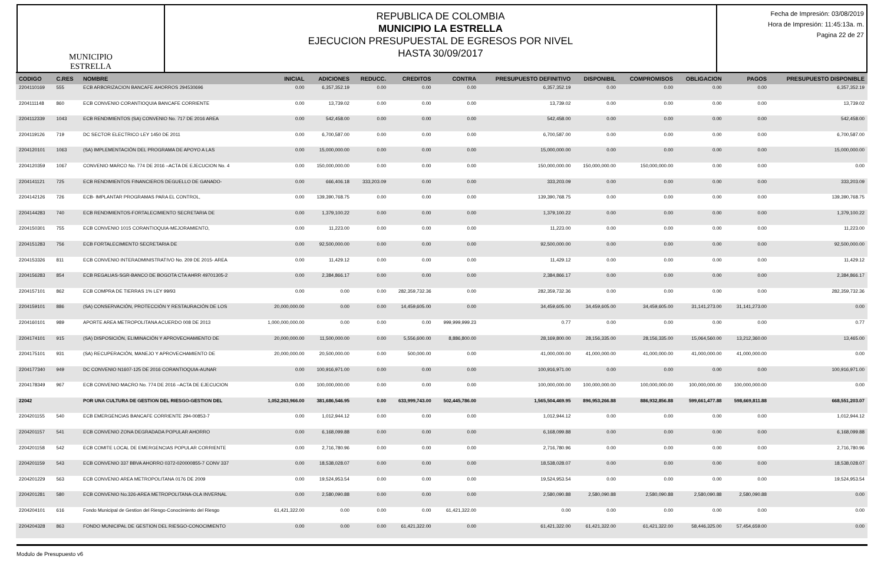MUNICIPIO
ESTRELLA
REPUBLICA DE COLOMBIA
MUNICIPIO LA ESTRELLA
EJECUCION PRESUPUESTAL DE EGRESOS POR NIVEL
HASTA 30/09/2017
Fecha de Impresión: 03/08/2019
Hora de Impresión: 11:45:13a. m.
Pagina 22 de 27
| CODIGO | C.RES | NOMBRE | INICIAL | ADICIONES | REDUCC. | CREDITOS | CONTRA | PRESUPUESTO DEFINITIVO | DISPONIBIL | COMPROMISOS | OBLIGACION | PAGOS | PRESUPUESTO DISPONIBLE |
| --- | --- | --- | --- | --- | --- | --- | --- | --- | --- | --- | --- | --- | --- |
| 2204110169 | 555 | ECB ARBORIZACION BANCAFE AHORROS 294530696 | 0.00 | 6,357,352.19 | 0.00 | 0.00 | 0.00 | 6,357,352.19 | 0.00 | 0.00 | 0.00 | 0.00 | 6,357,352.19 |
| 2204111148 | 860 | ECB CONVENIO CORANTIOQUIA BANCAFE CORRIENTE | 0.00 | 13,739.02 | 0.00 | 0.00 | 0.00 | 13,739.02 | 0.00 | 0.00 | 0.00 | 0.00 | 13,739.02 |
| 2204112339 | 1043 | ECB RENDIMIENTOS (SA) CONVENIO No. 717 DE 2016 AREA | 0.00 | 542,458.00 | 0.00 | 0.00 | 0.00 | 542,458.00 | 0.00 | 0.00 | 0.00 | 0.00 | 542,458.00 |
| 2204119126 | 719 | DC SECTOR ELECTRICO LEY 1450 DE 2011 | 0.00 | 6,700,587.00 | 0.00 | 0.00 | 0.00 | 6,700,587.00 | 0.00 | 0.00 | 0.00 | 0.00 | 6,700,587.00 |
| 2204120101 | 1063 | (SA) IMPLEMENTACIÓN DEL PROGRAMA DE APOYO A LAS | 0.00 | 15,000,000.00 | 0.00 | 0.00 | 0.00 | 15,000,000.00 | 0.00 | 0.00 | 0.00 | 0.00 | 15,000,000.00 |
| 2204120359 | 1067 | CONVENIO MARCO No. 774 DE 2016 –ACTA DE EJECUCION No. 4 | 0.00 | 150,000,000.00 | 0.00 | 0.00 | 0.00 | 150,000,000.00 | 150,000,000.00 | 150,000,000.00 | 0.00 | 0.00 | 0.00 |
| 2204141121 | 725 | ECB RENDIMIENTOS FINANCIEROS DEGUELLO DE GANADO- | 0.00 | 666,406.18 | 333,203.09 | 0.00 | 0.00 | 333,203.09 | 0.00 | 0.00 | 0.00 | 0.00 | 333,203.09 |
| 2204142126 | 726 | ECB- IMPLANTAR PROGRAMAS PARA EL CONTROL, | 0.00 | 139,390,768.75 | 0.00 | 0.00 | 0.00 | 139,390,768.75 | 0.00 | 0.00 | 0.00 | 0.00 | 139,390,768.75 |
| 2204144283 | 740 | ECB RENDIMIENTOS-FORTALECIMIENTO SECRETARIA DE | 0.00 | 1,379,100.22 | 0.00 | 0.00 | 0.00 | 1,379,100.22 | 0.00 | 0.00 | 0.00 | 0.00 | 1,379,100.22 |
| 2204150301 | 755 | ECB CONVENIO 1015 CORANTIOQUIA-MEJORAMIENTO, | 0.00 | 11,223.00 | 0.00 | 0.00 | 0.00 | 11,223.00 | 0.00 | 0.00 | 0.00 | 0.00 | 11,223.00 |
| 2204151283 | 756 | ECB FORTALECIMIENTO SECRETARIA DE | 0.00 | 92,500,000.00 | 0.00 | 0.00 | 0.00 | 92,500,000.00 | 0.00 | 0.00 | 0.00 | 0.00 | 92,500,000.00 |
| 2204153326 | 811 | ECB CONVENIO INTERADMINISTRATIVO No. 209 DE 2015- AREA | 0.00 | 11,429.12 | 0.00 | 0.00 | 0.00 | 11,429.12 | 0.00 | 0.00 | 0.00 | 0.00 | 11,429.12 |
| 2204156283 | 854 | ECB REGALIAS-SGR-BANCO DE BOGOTA CTA AHRR 49701305-2 | 0.00 | 2,384,866.17 | 0.00 | 0.00 | 0.00 | 2,384,866.17 | 0.00 | 0.00 | 0.00 | 0.00 | 2,384,866.17 |
| 2204157101 | 862 | ECB COMPRA DE TIERRAS 1% LEY 99/93 | 0.00 | 0.00 | 0.00 | 282,359,732.36 | 0.00 | 282,359,732.36 | 0.00 | 0.00 | 0.00 | 0.00 | 282,359,732.36 |
| 2204159101 | 886 | (SA) CONSERVACIÓN, PROTECCIÓN Y RESTAURACIÓN DE LOS | 20,000,000.00 | 0.00 | 0.00 | 14,459,605.00 | 0.00 | 34,459,605.00 | 34,459,605.00 | 34,459,605.00 | 31,141,273.00 | 31,141,273.00 | 0.00 |
| 2204160101 | 989 | APORTE AREA METROPOLITANA ACUERDO 008 DE 2013 | 1,000,000,000.00 | 0.00 | 0.00 | 0.00 | 999,999,999.23 | 0.77 | 0.00 | 0.00 | 0.00 | 0.00 | 0.77 |
| 2204174101 | 915 | (SA) DISPOSICIÓN, ELIMINACIÓN Y APROVECHAMIENTO DE | 20,000,000.00 | 11,500,000.00 | 0.00 | 5,556,600.00 | 8,886,800.00 | 28,169,800.00 | 28,156,335.00 | 28,156,335.00 | 15,064,560.00 | 13,212,360.00 | 13,465.00 |
| 2204175101 | 931 | (SA) RECUPERACIÓN, MANEJO Y APROVECHAMIENTO DE | 20,000,000.00 | 20,500,000.00 | 0.00 | 500,000.00 | 0.00 | 41,000,000.00 | 41,000,000.00 | 41,000,000.00 | 41,000,000.00 | 41,000,000.00 | 0.00 |
| 2204177340 | 949 | DC CONVENIO N1607-125 DE 2016 CORANTIOQUIA-AUNAR | 0.00 | 100,916,971.00 | 0.00 | 0.00 | 0.00 | 100,916,971.00 | 0.00 | 0.00 | 0.00 | 0.00 | 100,916,971.00 |
| 2204178349 | 967 | ECB CONVENIO MACRO No. 774 DE 2016 –ACTA DE EJECUCION | 0.00 | 100,000,000.00 | 0.00 | 0.00 | 0.00 | 100,000,000.00 | 100,000,000.00 | 100,000,000.00 | 100,000,000.00 | 100,000,000.00 | 0.00 |
| 22042 | | POR UNA CULTURA DE GESTION DEL RIESGO-GESTION DEL | 1,052,263,966.00 | 381,686,546.95 | 0.00 | 633,999,743.00 | 502,445,786.00 | 1,565,504,469.95 | 896,953,266.88 | 886,932,856.88 | 599,661,477.88 | 598,669,811.88 | 668,551,203.07 |
| 2204201155 | 540 | ECB EMERGENCIAS BANCAFE CORRIENTE 294-00853-7 | 0.00 | 1,012,944.12 | 0.00 | 0.00 | 0.00 | 1,012,944.12 | 0.00 | 0.00 | 0.00 | 0.00 | 1,012,944.12 |
| 2204201157 | 541 | ECB CONVENIO ZONA DEGRADADA POPULAR AHORRO | 0.00 | 6,168,099.88 | 0.00 | 0.00 | 0.00 | 6,168,099.88 | 0.00 | 0.00 | 0.00 | 0.00 | 6,168,099.88 |
| 2204201158 | 542 | ECB COMITE LOCAL DE EMERGENCIAS POPULAR CORRIENTE | 0.00 | 2,716,780.96 | 0.00 | 0.00 | 0.00 | 2,716,780.96 | 0.00 | 0.00 | 0.00 | 0.00 | 2,716,780.96 |
| 2204201159 | 543 | ECB CONVENIO 337 BBVA AHORRO 0372-020000855-7 CONV 337 | 0.00 | 18,538,028.07 | 0.00 | 0.00 | 0.00 | 18,538,028.07 | 0.00 | 0.00 | 0.00 | 0.00 | 18,538,028.07 |
| 2204201229 | 563 | ECB CONVENIO AREA METROPOLITANA 0176 DE 2009 | 0.00 | 19,524,953.54 | 0.00 | 0.00 | 0.00 | 19,524,953.54 | 0.00 | 0.00 | 0.00 | 0.00 | 19,524,953.54 |
| 2204201281 | 580 | ECB CONVENIO No.326-AREA METROPOLITANA-OLA INVERNAL | 0.00 | 2,580,090.88 | 0.00 | 0.00 | 0.00 | 2,580,090.88 | 2,580,090.88 | 2,580,090.88 | 2,580,090.88 | 2,580,090.88 | 0.00 |
| 2204204101 | 616 | Fondo Municipal de Gestion del Riesgo-Conocimiento del Riesgo | 61,421,322.00 | 0.00 | 0.00 | 0.00 | 61,421,322.00 | 0.00 | 0.00 | 0.00 | 0.00 | 0.00 | 0.00 |
| 2204204328 | 863 | FONDO MUNICIPAL DE GESTION DEL RIESGO-CONOCIMIENTO | 0.00 | 0.00 | 0.00 | 61,421,322.00 | 0.00 | 61,421,322.00 | 61,421,322.00 | 61,421,322.00 | 58,446,325.00 | 57,454,659.00 | 0.00 |
Modulo de Presupuesto v6